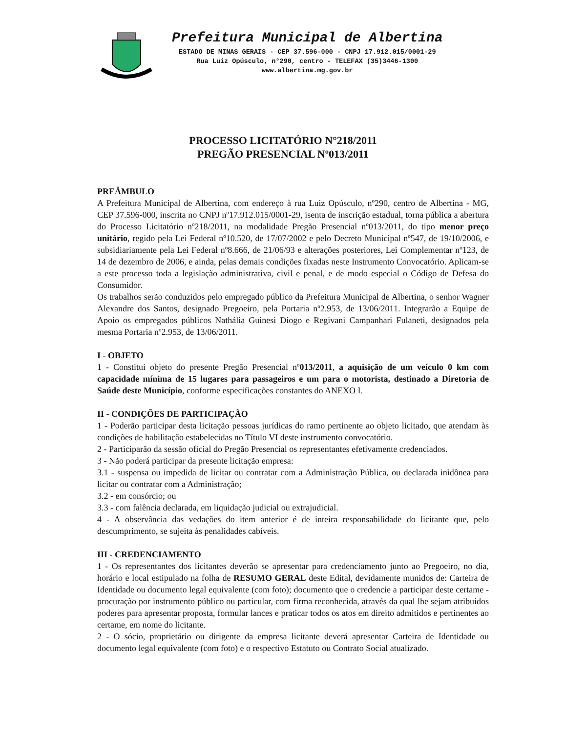Prefeitura Municipal de Albertina
ESTADO DE MINAS GERAIS - CEP 37.596-000 - CNPJ 17.912.015/0001-29
Rua Luiz Opúsculo, n°290, centro - TELEFAX (35)3446-1300
www.albertina.mg.gov.br
PROCESSO LICITATÓRIO N°218/2011
PREGÃO PRESENCIAL Nº013/2011
PREÂMBULO
A Prefeitura Municipal de Albertina, com endereço à rua Luiz Opúsculo, nº290, centro de Albertina - MG, CEP 37.596-000, inscrita no CNPJ nº17.912.015/0001-29, isenta de inscrição estadual, torna pública a abertura do Processo Licitatório nº218/2011, na modalidade Pregão Presencial nº013/2011, do tipo menor preço unitário, regido pela Lei Federal nº10.520, de 17/07/2002 e pelo Decreto Municipal nº547, de 19/10/2006, e subsidiariamente pela Lei Federal nº8.666, de 21/06/93 e alterações posteriores, Lei Complementar nº123, de 14 de dezembro de 2006, e ainda, pelas demais condições fixadas neste Instrumento Convocatório. Aplicam-se a este processo toda a legislação administrativa, civil e penal, e de modo especial o Código de Defesa do Consumidor.
Os trabalhos serão conduzidos pelo empregado público da Prefeitura Municipal de Albertina, o senhor Wagner Alexandre dos Santos, designado Pregoeiro, pela Portaria nº2.953, de 13/06/2011. Integrarão a Equipe de Apoio os empregados públicos Nathália Guinesi Diogo e Regivani Campanhari Fulaneti, designados pela mesma Portaria nº2.953, de 13/06/2011.
I - OBJETO
1 - Constitui objeto do presente Pregão Presencial nº013/2011, a aquisição de um veículo 0 km com capacidade mínima de 15 lugares para passageiros e um para o motorista, destinado a Diretoria de Saúde deste Município, conforme especificações constantes do ANEXO I.
II - CONDIÇÕES DE PARTICIPAÇÃO
1 - Poderão participar desta licitação pessoas jurídicas do ramo pertinente ao objeto licitado, que atendam às condições de habilitação estabelecidas no Título VI deste instrumento convocatório.
2 - Participarão da sessão oficial do Pregão Presencial os representantes efetivamente credenciados.
3 - Não poderá participar da presente licitação empresa:
3.1 - suspensa ou impedida de licitar ou contratar com a Administração Pública, ou declarada inidônea para licitar ou contratar com a Administração;
3.2 - em consórcio; ou
3.3 - com falência declarada, em liquidação judicial ou extrajudicial.
4 - A observância das vedações do item anterior é de inteira responsabilidade do licitante que, pelo descumprimento, se sujeita às penalidades cabíveis.
III - CREDENCIAMENTO
1 - Os representantes dos licitantes deverão se apresentar para credenciamento junto ao Pregoeiro, no dia, horário e local estipulado na folha de RESUMO GERAL deste Edital, devidamente munidos de: Carteira de Identidade ou documento legal equivalente (com foto); documento que o credencie a participar deste certame - procuração por instrumento público ou particular, com firma reconhecida, através da qual lhe sejam atribuídos poderes para apresentar proposta, formular lances e praticar todos os atos em direito admitidos e pertinentes ao certame, em nome do licitante.
2 - O sócio, proprietário ou dirigente da empresa licitante deverá apresentar Carteira de Identidade ou documento legal equivalente (com foto) e o respectivo Estatuto ou Contrato Social atualizado.